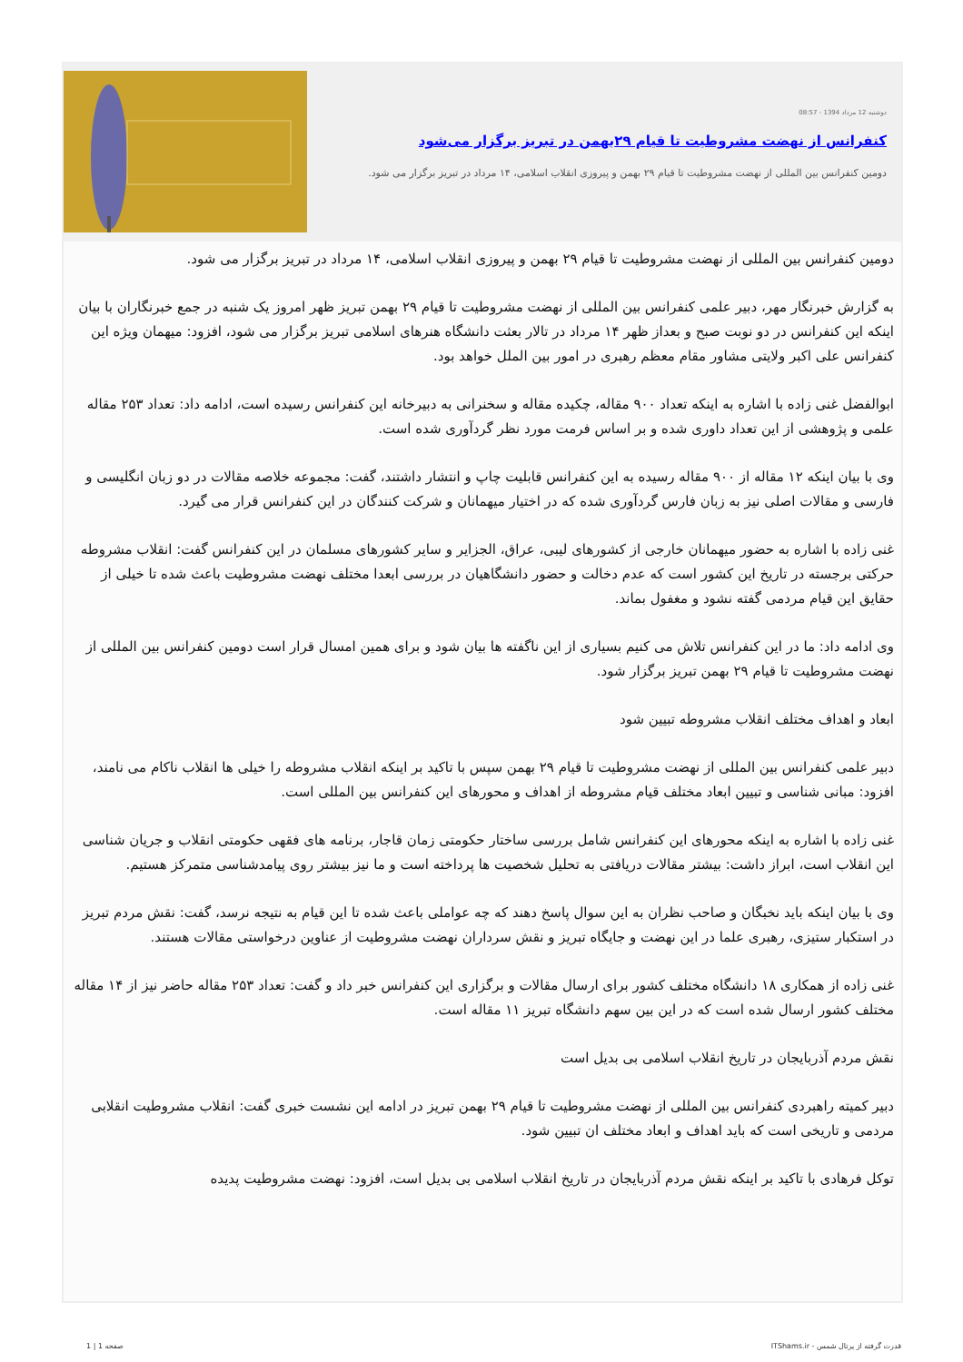دوشنبه 12 مرداد 1394 - 08:57
کنفرانس از نهضت مشروطیت تا قیام ۲۹بهمن در تبریز برگزار می‌شود
دومین کنفرانس بین المللی از نهضت مشروطیت تا قیام ۲۹ بهمن و پیروزی انقلاب اسلامی، ۱۴ مرداد در تبریز برگزار می شود.
دومین کنفرانس بین المللی از نهضت مشروطیت تا قیام ۲۹ بهمن و پیروزی انقلاب اسلامی، ۱۴ مرداد در تبریز برگزار می شود.
به گزارش خبرنگار مهر، دبیر علمی کنفرانس بین المللی از نهضت مشروطیت تا قیام ۲۹ بهمن تبریز ظهر امروز یک شنبه در جمع خبرنگاران با بیان اینکه این کنفرانس در دو نوبت صبح و بعداز ظهر ۱۴ مرداد در تالار بعثت دانشگاه هنرهای اسلامی تبریز برگزار می شود، افزود: میهمان ویژه این کنفرانس علی اکبر ولایتی مشاور مقام معظم رهبری در امور بین الملل خواهد بود.
ابوالفضل غنی زاده با اشاره به اینکه تعداد ۹۰۰ مقاله، چکیده مقاله و سخنرانی به دبیرخانه این کنفرانس رسیده است، ادامه داد: تعداد ۲۵۳ مقاله علمی و پژوهشی از این تعداد داوری شده و بر اساس فرمت مورد نظر گردآوری شده است.
وی با بیان اینکه ۱۲ مقاله از ۹۰۰ مقاله رسیده به این کنفرانس قابلیت چاپ و انتشار داشتند، گفت: مجموعه خلاصه مقالات در دو زبان انگلیسی و فارسی و مقالات اصلی نیز به زبان فارس گردآوری شده که در اختیار میهمانان و شرکت کنندگان در این کنفرانس قرار می گیرد.
غنی زاده با اشاره به حضور میهمانان خارجی از کشورهای لیبی، عراق، الجزایر و سایر کشورهای مسلمان در این کنفرانس گفت: انقلاب مشروطه حرکتی برجسته در تاریخ این کشور است که عدم دخالت و حضور دانشگاهیان در بررسی ابعدا مختلف نهضت مشروطیت باعث شده تا خیلی از حقایق این قیام مردمی گفته نشود و مغفول بماند.
وی ادامه داد: ما در این کنفرانس تلاش می کنیم بسیاری از این ناگفته ها بیان شود و برای همین امسال قرار است دومین کنفرانس بین المللی از نهضت مشروطیت تا قیام ۲۹ بهمن تبریز برگزار شود.
ابعاد و اهداف مختلف انقلاب مشروطه تبیین شود
دبیر علمی کنفرانس بین المللی از نهضت مشروطیت تا قیام ۲۹ بهمن سپس با تاکید بر اینکه انقلاب مشروطه را خیلی ها انقلاب ناکام می نامند، افزود: مبانی شناسی و تبیین ابعاد مختلف قیام مشروطه از اهداف و محورهای این کنفرانس بین المللی است.
غنی زاده با اشاره به اینکه محورهای این کنفرانس شامل بررسی ساختار حکومتی زمان قاجار، برنامه های فقهی حکومتی انقلاب و جریان شناسی این انقلاب است، ابراز داشت: بیشتر مقالات دریافتی به تحلیل شخصیت ها پرداخته است و ما نیز بیشتر روی پیامدشناسی متمرکز هستیم.
وی با بیان اینکه باید نخبگان و صاحب نظران به این سوال پاسخ دهند که چه عواملی باعث شده تا این قیام به نتیجه نرسد، گفت: نقش مردم تبریز در استکبار ستیزی، رهبری علما در این نهضت و جایگاه تبریز و نقش سرداران نهضت مشروطیت از عناوین درخواستی مقالات هستند.
غنی زاده از همکاری ۱۸ دانشگاه مختلف کشور برای ارسال مقالات و برگزاری این کنفرانس خبر داد و گفت: تعداد ۲۵۳ مقاله حاضر نیز از ۱۴ مقاله مختلف کشور ارسال شده است که در این بین سهم دانشگاه تبریز ۱۱ مقاله است.
نقش مردم آذربایجان در تاریخ انقلاب اسلامی بی بدیل است
دبیر کمیته راهبردی کنفرانس بین المللی از نهضت مشروطیت تا قیام ۲۹ بهمن تبریز در ادامه این نشست خبری گفت: انقلاب مشروطیت انقلابی مردمی و تاریخی است که باید اهداف و ابعاد مختلف ان تبیین شود.
توکل فرهادی با تاکید بر اینکه نقش مردم آذربایجان در تاریخ انقلاب اسلامی بی بدیل است، افزود: نهضت مشروطیت پدیده
قدرت گرفته از پرتال شمس - ITShams.ir
صفحه 1 | 1